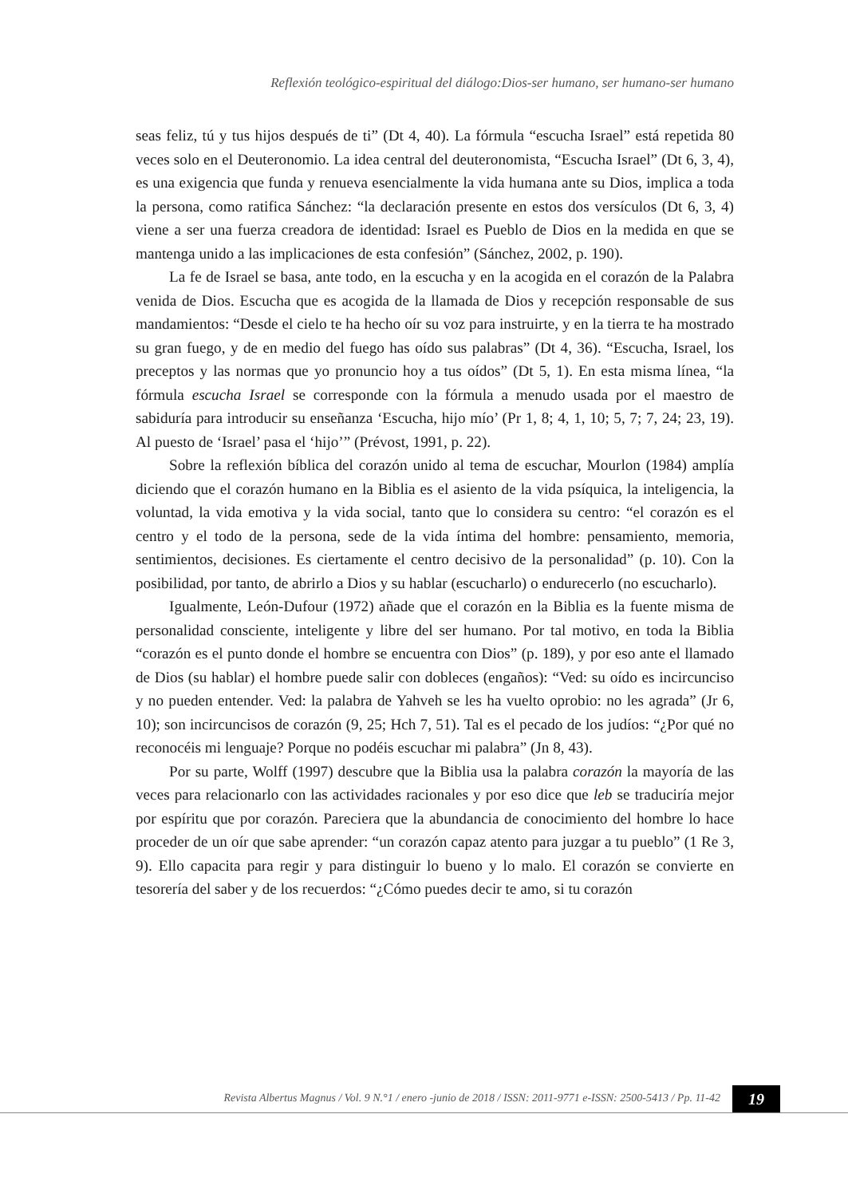Reflexión teológico-espiritual del diálogo:Dios-ser humano, ser humano-ser humano
seas feliz, tú y tus hijos después de ti” (Dt 4, 40). La fórmula “escucha Israel” está repetida 80 veces solo en el Deuteronomio. La idea central del deuteronomista, “Escucha Israel” (Dt 6, 3, 4), es una exigencia que funda y renueva esencialmente la vida humana ante su Dios, implica a toda la persona, como ratifica Sánchez: “la declaración presente en estos dos versículos (Dt 6, 3, 4) viene a ser una fuerza creadora de identidad: Israel es Pueblo de Dios en la medida en que se mantenga unido a las implicaciones de esta confesión” (Sánchez, 2002, p. 190).
La fe de Israel se basa, ante todo, en la escucha y en la acogida en el corazón de la Palabra venida de Dios. Escucha que es acogida de la llamada de Dios y recepción responsable de sus mandamientos: “Desde el cielo te ha hecho oír su voz para instruirte, y en la tierra te ha mostrado su gran fuego, y de en medio del fuego has oído sus palabras” (Dt 4, 36). “Escucha, Israel, los preceptos y las normas que yo pronuncio hoy a tus oídos” (Dt 5, 1). En esta misma línea, “la fórmula escucha Israel se corresponde con la fórmula a menudo usada por el maestro de sabiduría para introducir su enseñanza ‘Escucha, hijo mío’ (Pr 1, 8; 4, 1, 10; 5, 7; 7, 24; 23, 19). Al puesto de ‘Israel’ pasa el ‘hijo’” (Prévost, 1991, p. 22).
Sobre la reflexión bíblica del corazón unido al tema de escuchar, Mourlon (1984) amplía diciendo que el corazón humano en la Biblia es el asiento de la vida psíquica, la inteligencia, la voluntad, la vida emotiva y la vida social, tanto que lo considera su centro: “el corazón es el centro y el todo de la persona, sede de la vida íntima del hombre: pensamiento, memoria, sentimientos, decisiones. Es ciertamente el centro decisivo de la personalidad” (p. 10). Con la posibilidad, por tanto, de abrirlo a Dios y su hablar (escucharlo) o endurecerlo (no escucharlo).
Igualmente, León-Dufour (1972) añade que el corazón en la Biblia es la fuente misma de personalidad consciente, inteligente y libre del ser humano. Por tal motivo, en toda la Biblia “corazón es el punto donde el hombre se encuentra con Dios” (p. 189), y por eso ante el llamado de Dios (su hablar) el hombre puede salir con dobleces (engaños): “Ved: su oído es incircunciso y no pueden entender. Ved: la palabra de Yahveh se les ha vuelto oprobio: no les agrada” (Jr 6, 10); son incircuncisos de corazón (9, 25; Hch 7, 51). Tal es el pecado de los judíos: “¿Por qué no reconocéis mi lenguaje? Porque no podéis escuchar mi palabra” (Jn 8, 43).
Por su parte, Wolff (1997) descubre que la Biblia usa la palabra corazón la mayoría de las veces para relacionarlo con las actividades racionales y por eso dice que leb se traduciría mejor por espíritu que por corazón. Pareciera que la abundancia de conocimiento del hombre lo hace proceder de un oír que sabe aprender: “un corazón capaz atento para juzgar a tu pueblo” (1 Re 3, 9). Ello capacita para regir y para distinguir lo bueno y lo malo. El corazón se convierte en tesorería del saber y de los recuerdos: “¿Cómo puedes decir te amo, si tu corazón
Revista Albertus Magnus / Vol. 9 N.°1 / enero -junio de 2018 / ISSN: 2011-9771 e-ISSN: 2500-5413 / Pp. 11-42
19